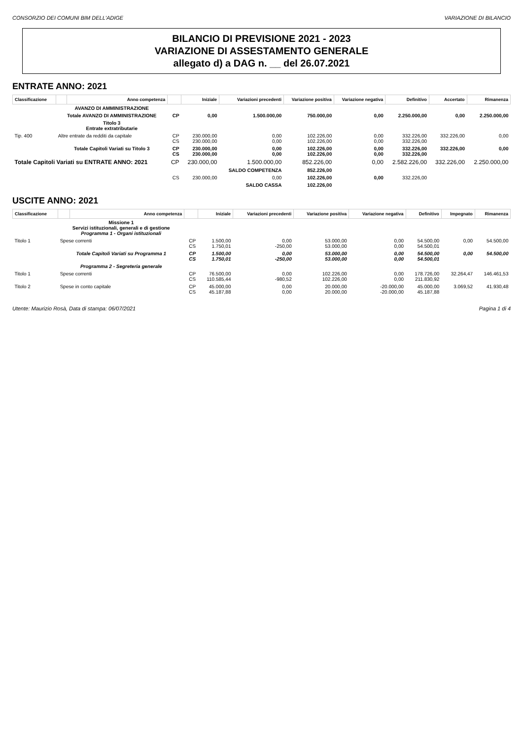CONSORZIO DEI COMUNI BIM DELL'ADIGE VARIAZIONE DI BILANCIO
BILANCIO DI PREVISIONE 2021 - 2023
VARIAZIONE DI ASSESTAMENTO GENERALE
allegato d) a DAG n. __ del 26.07.2021
ENTRATE ANNO: 2021
| Classificazione | | Anno competenza | | Iniziale | Variazioni precedenti | Variazione positiva | Variazione negativa | Definitivo | Accertato | Rimanenza |
| --- | --- | --- | --- | --- | --- | --- | --- | --- | --- | --- |
| | AVANZO DI AMMINISTRAZIONE | | | | | | | | | |
| | Totale AVANZO DI AMMINISTRAZIONE | | CP | 0,00 | 1.500.000,00 | 750.000,00 | 0,00 | 2.250.000,00 | 0,00 | 2.250.000,00 |
| | Titolo 3 Entrate extratributarie | | | | | | | | | |
| Tip. 400 | Altre entrate da redditi da capitale | | CP CS | 230.000,00 230.000,00 | 0,00 0,00 | 102.226,00 102.226,00 | 0,00 0,00 | 332.226,00 332.226,00 | 332.226,00 | 0,00 |
| | Totale Capitoli Variati su Titolo 3 | | CP CS | 230.000,00 230.000,00 | 0,00 0,00 | 102.226,00 102.226,00 | 0,00 0,00 | 332.226,00 332.226,00 | 332.226,00 | 0,00 |
| Totale Capitoli Variati su ENTRATE ANNO: 2021 | | | CP | 230.000,00 | 1.500.000,00 | 852.226,00 | 0,00 | 2.582.226,00 | 332.226,00 | 2.250.000,00 |
| | | | | | SALDO COMPETENZA | 852.226,00 | | | | |
| | | | CS | 230.000,00 | 0,00 | 102.226,00 | 0,00 | 332.226,00 | | |
| | | | | | SALDO CASSA | 102.226,00 | | | | |
USCITE ANNO: 2021
| Classificazione | | Anno competenza | | Iniziale | Variazioni precedenti | Variazione positiva | Variazione negativa | Definitivo | Impegnato | Rimanenza |
| --- | --- | --- | --- | --- | --- | --- | --- | --- | --- | --- |
| | Missione 1 Servizi istituzionali, generali e di gestione Programma 1 - Organi istituzionali | | | | | | | | | |
| Titolo 1 | Spese correnti | | CP CS | 1.500,00 1.750,01 | 0,00 -250,00 | 53.000,00 53.000,00 | 0,00 0,00 | 54.500,00 54.500,01 | 0,00 | 54.500,00 |
| | Totale Capitoli Variati su Programma 1 | | CP CS | 1.500,00 1.750,01 | 0,00 -250,00 | 53.000,00 53.000,00 | 0,00 0,00 | 54.500,00 54.500,01 | 0,00 | 54.500,00 |
| | Programma 2 - Segreteria generale | | | | | | | | | |
| Titolo 1 | Spese correnti | | CP CS | 76.500,00 110.585,44 | 0,00 -980,52 | 102.226,00 102.226,00 | 0,00 0,00 | 178.726,00 211.830,92 | 32.264,47 | 146.461,53 |
| Titolo 2 | Spese in conto capitale | | CP CS | 45.000,00 45.187,88 | 0,00 0,00 | 20.000,00 20.000,00 | -20.000,00 -20.000,00 | 45.000,00 45.187,88 | 3.069,52 | 41.930,48 |
Utente: Maurizio Rosà, Data di stampa: 06/07/2021 Pagina 1 di 4